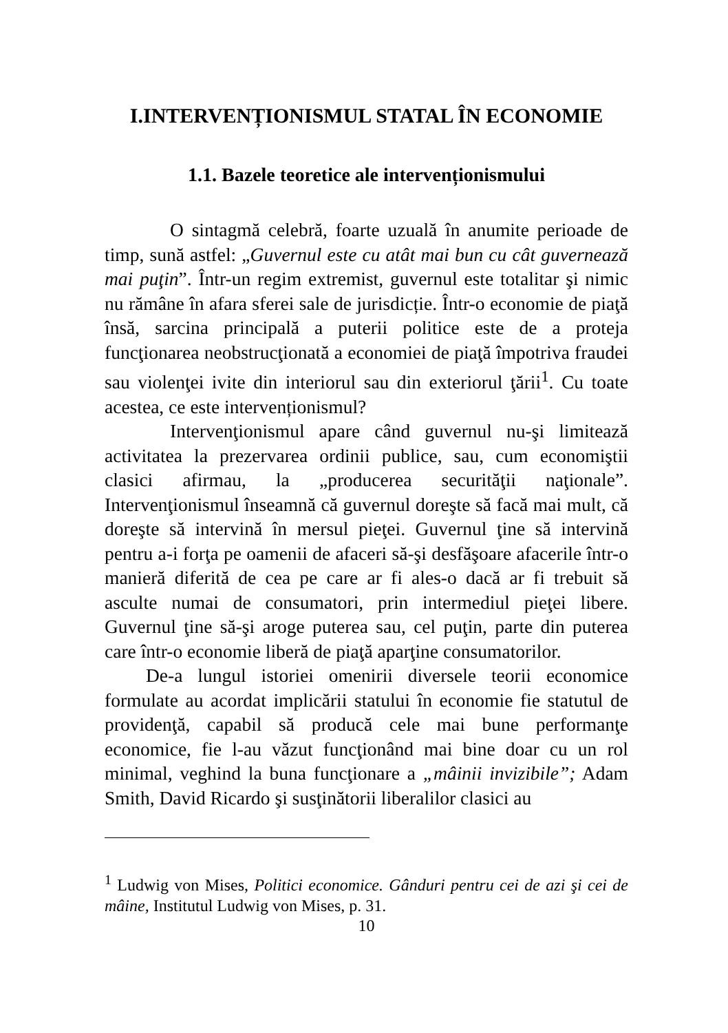I.INTERVENȚIONISMUL STATAL ÎN ECONOMIE
1.1. Bazele teoretice ale intervenționismului
O sintagmă celebră, foarte uzuală în anumite perioade de timp, sună astfel: „Guvernul este cu atât mai bun cu cât guvernează mai puţin”. Într-un regim extremist, guvernul este totalitar şi nimic nu rămâne în afara sferei sale de jurisdicție. Într-o economie de piaţă însă, sarcina principală a puterii politice este de a proteja funcţionarea neobstrucţionată a economiei de piaţă împotriva fraudei sau violenţei ivite din interiorul sau din exteriorul ţării<sup>1</sup>. Cu toate acestea, ce este intervenționismul?
Intervenţionismul apare când guvernul nu-şi limitează activitatea la prezervarea ordinii publice, sau, cum economiştii clasici afirmau, la „producerea securităţii naţionale”. Intervenţionismul înseamnă că guvernul doreşte să facă mai mult, că doreşte să intervină în mersul pieţei. Guvernul ţine să intervină pentru a-i forţa pe oamenii de afaceri să-şi desfăşoare afacerile într-o manieră diferită de cea pe care ar fi ales-o dacă ar fi trebuit să asculte numai de consumatori, prin intermediul pieţei libere. Guvernul ţine să-şi aroge puterea sau, cel puţin, parte din puterea care într-o economie liberă de piaţă aparţine consumatorilor.
De-a lungul istoriei omenirii diversele teorii economice formulate au acordat implicării statului în economie fie statutul de providenţă, capabil să producă cele mai bune performanţe economice, fie l-au văzut funcţionând mai bine doar cu un rol minimal, veghind la buna funcţionare a „mâinii invizibile”; Adam Smith, David Ricardo şi susţinătorii liberalilor clasici au
<sup>1</sup> Ludwig von Mises, Politici economice. Gânduri pentru cei de azi şi cei de mâine, Institutul Ludwig von Mises, p. 31.
10